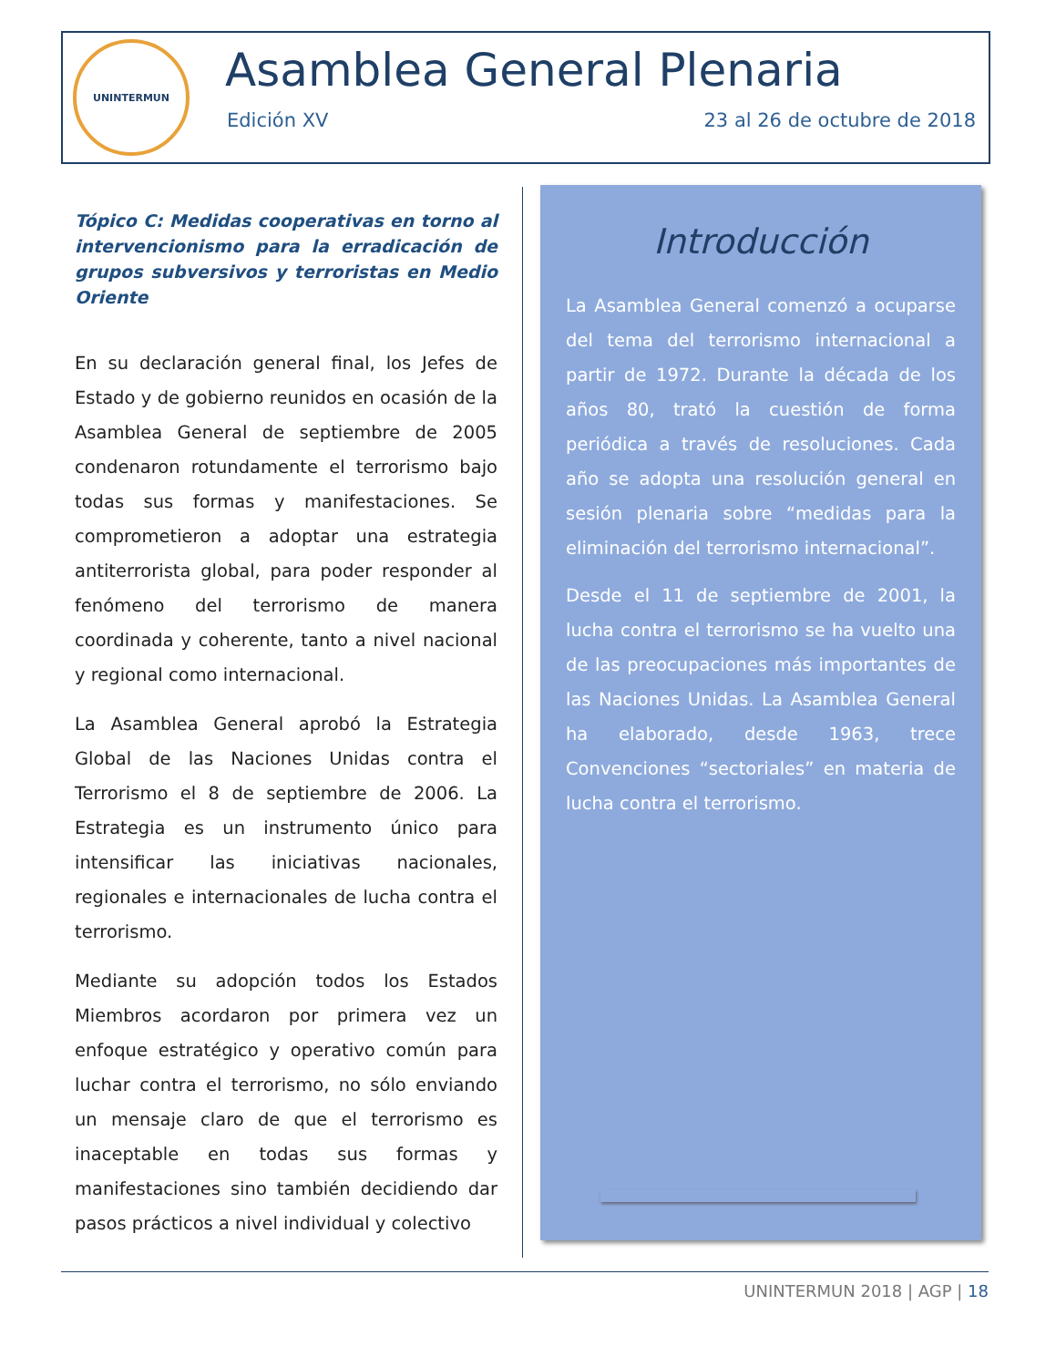UNINTERMUN
Asamblea General Plenaria
Edición XV 23 al 26 de octubre de 2018
Tópico C: Medidas cooperativas en torno al intervencionismo para la erradicación de grupos subversivos y terroristas en Medio Oriente
En su declaración general final, los Jefes de Estado y de gobierno reunidos en ocasión de la Asamblea General de septiembre de 2005 condenaron rotundamente el terrorismo bajo todas sus formas y manifestaciones. Se comprometieron a adoptar una estrategia antiterrorista global, para poder responder al fenómeno del terrorismo de manera coordinada y coherente, tanto a nivel nacional y regional como internacional.
La Asamblea General aprobó la Estrategia Global de las Naciones Unidas contra el Terrorismo el 8 de septiembre de 2006. La Estrategia es un instrumento único para intensificar las iniciativas nacionales, regionales e internacionales de lucha contra el terrorismo.
Mediante su adopción todos los Estados Miembros acordaron por primera vez un enfoque estratégico y operativo común para luchar contra el terrorismo, no sólo enviando un mensaje claro de que el terrorismo es inaceptable en todas sus formas y manifestaciones sino también decidiendo dar pasos prácticos a nivel individual y colectivo
Introducción
La Asamblea General comenzó a ocuparse del tema del terrorismo internacional a partir de 1972. Durante la década de los años 80, trató la cuestión de forma periódica a través de resoluciones. Cada año se adopta una resolución general en sesión plenaria sobre “medidas para la eliminación del terrorismo internacional”.
Desde el 11 de septiembre de 2001, la lucha contra el terrorismo se ha vuelto una de las preocupaciones más importantes de las Naciones Unidas. La Asamblea General ha elaborado, desde 1963, trece Convenciones “sectoriales” en materia de lucha contra el terrorismo.
UNINTERMUN 2018 | AGP | 18